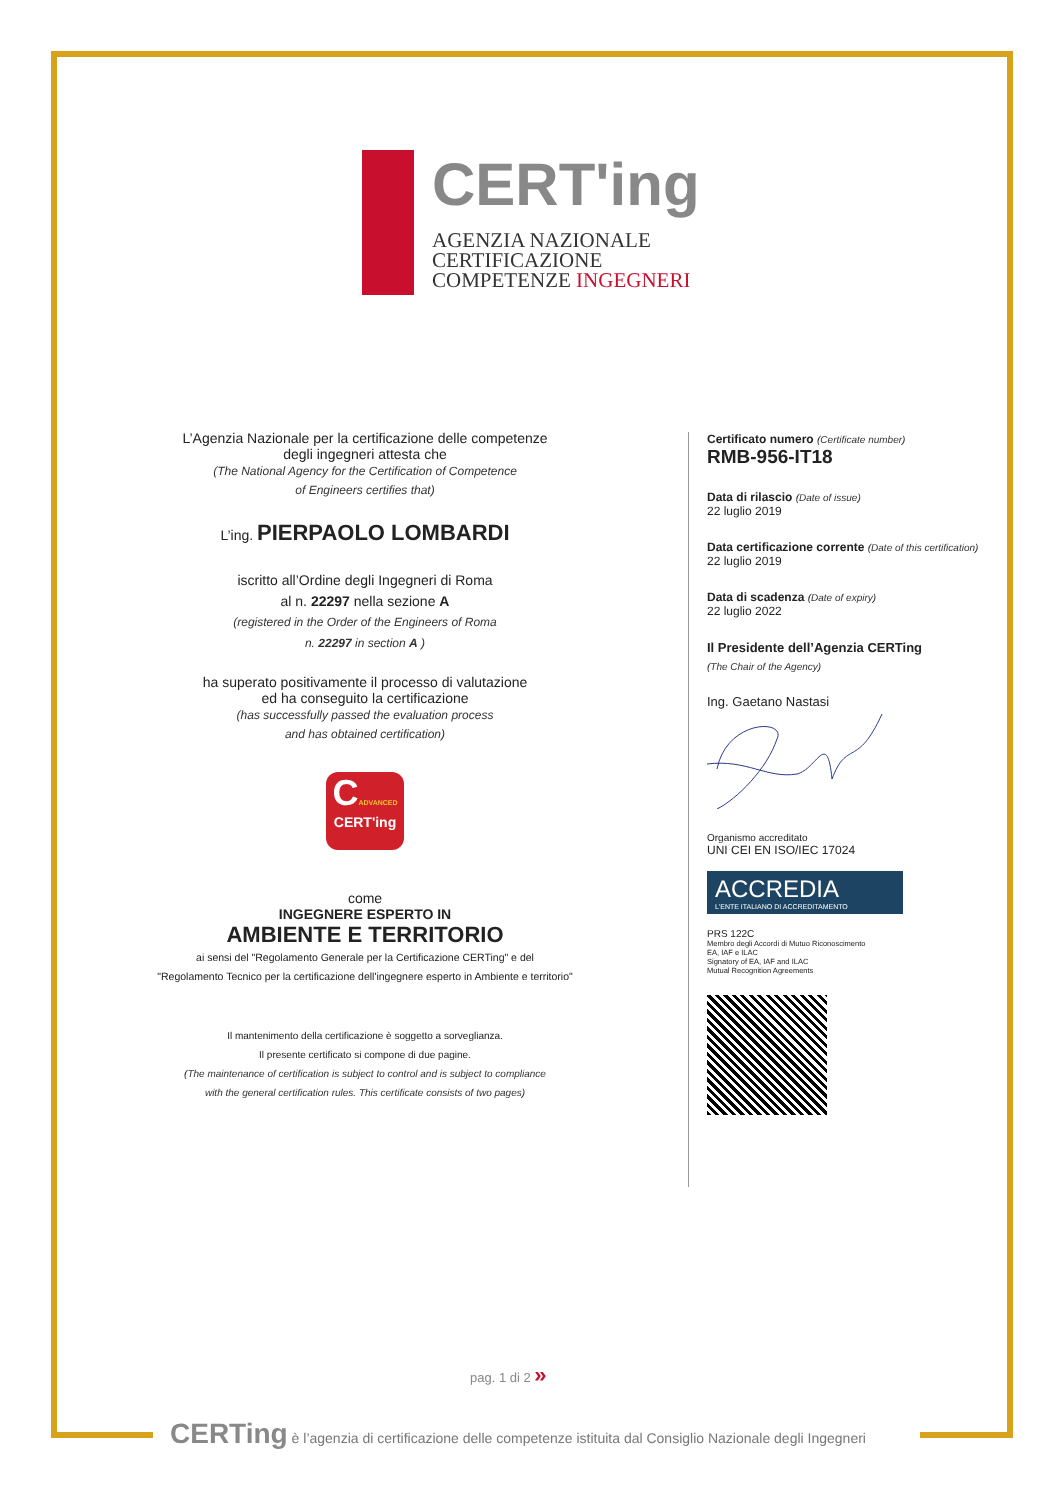CERT'ing
AGENZIA NAZIONALE
CERTIFICAZIONE
COMPETENZE INGEGNERI
L’Agenzia Nazionale per la certificazione delle competenze
degli ingegneri attesta che
(The National Agency for the Certification of Competence
of Engineers certifies that)
L’ing. PIERPAOLO LOMBARDI
iscritto all’Ordine degli Ingegneri di Roma
al n. 22297 nella sezione A
(registered in the Order of the Engineers of Roma
n. 22297 in section A )
ha superato positivamente il processo di valutazione
ed ha conseguito la certificazione
(has successfully passed the evaluation process
and has obtained certification)
CADVANCED
CERT'ing
come
INGEGNERE ESPERTO IN
AMBIENTE E TERRITORIO
ai sensi del "Regolamento Generale per la Certificazione CERTing" e del
"Regolamento Tecnico per la certificazione dell'ingegnere esperto in Ambiente e territorio"
Il mantenimento della certificazione è soggetto a sorveglianza.
Il presente certificato si compone di due pagine.
(The maintenance of certification is subject to control and is subject to compliance
with the general certification rules. This certificate consists of two pages)
Certificato numero (Certificate number)
RMB-956-IT18
Data di rilascio (Date of issue)
22 luglio 2019
Data certificazione corrente (Date of this certification)
22 luglio 2019
Data di scadenza (Date of expiry)
22 luglio 2022
Il Presidente dell’Agenzia CERTing
(The Chair of the Agency)
Ing. Gaetano Nastasi
Organismo accreditato
UNI CEI EN ISO/IEC 17024
ACCREDIA
L'ENTE ITALIANO DI ACCREDITAMENTO
PRS 122C
Membro degli Accordi di Mutuo Riconoscimento
EA, IAF e ILAC
Signatory of EA, IAF and ILAC
Mutual Recognition Agreements
pag. 1 di 2 »
CERTing è l’agenzia di certificazione delle competenze istituita dal Consiglio Nazionale degli Ingegneri